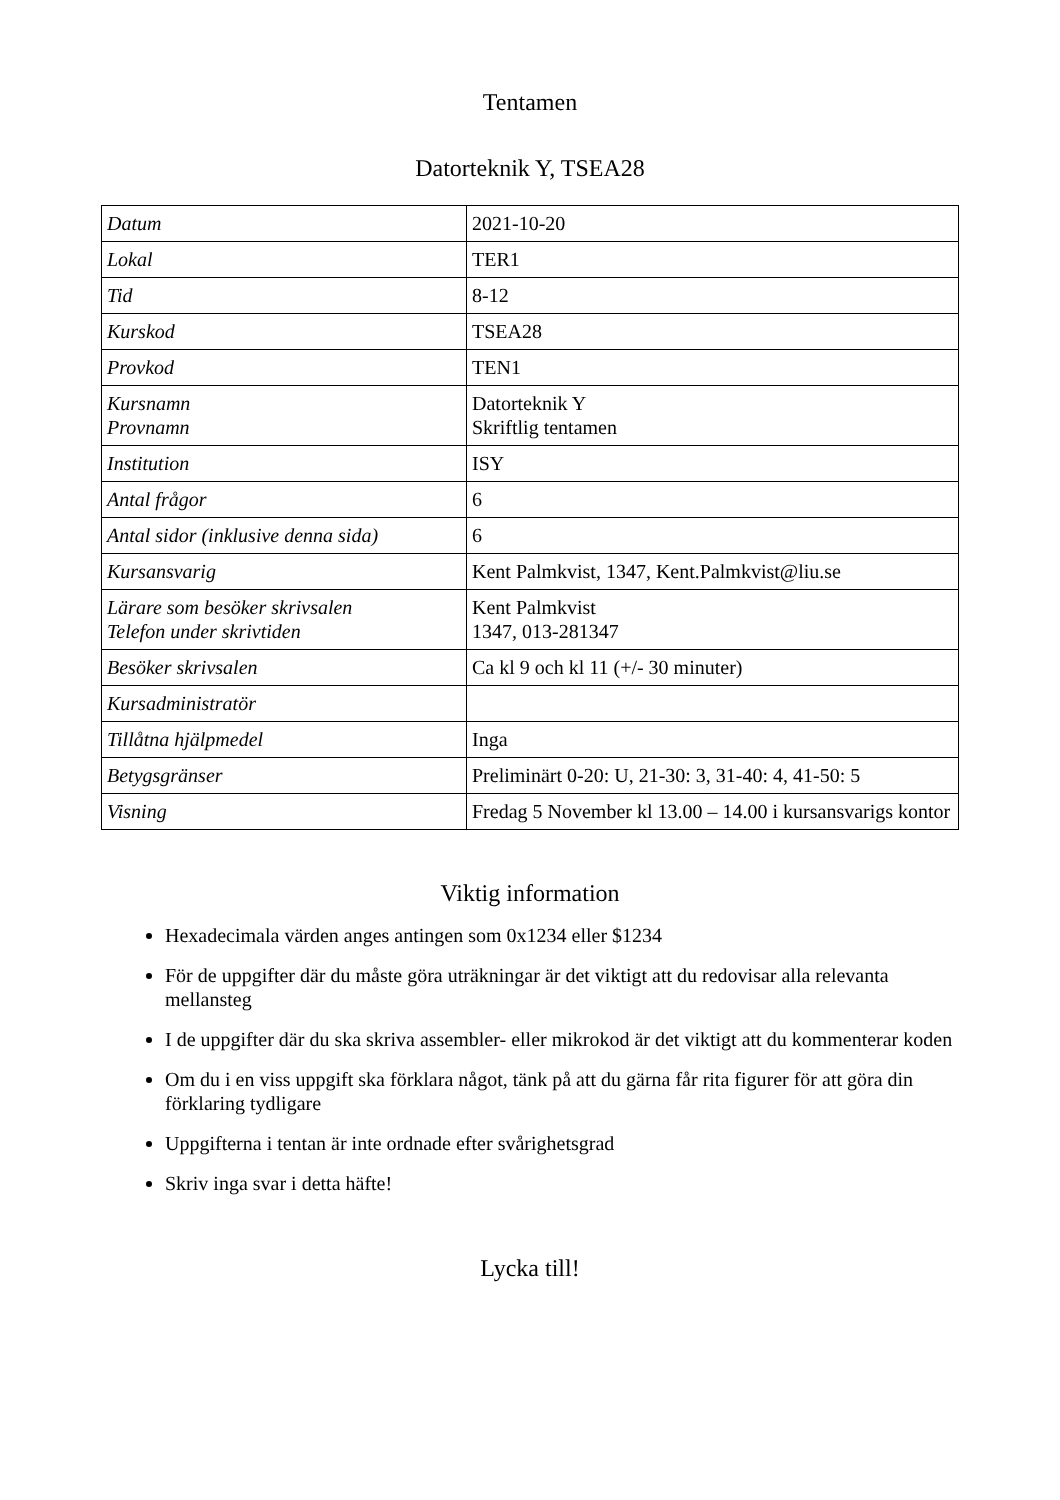Tentamen
Datorteknik Y, TSEA28
| Datum | 2021-10-20 |
| Lokal | TER1 |
| Tid | 8-12 |
| Kurskod | TSEA28 |
| Provkod | TEN1 |
| Kursnamn Provnamn | Datorteknik Y Skriftlig tentamen |
| Institution | ISY |
| Antal frågor | 6 |
| Antal sidor (inklusive denna sida) | 6 |
| Kursansvarig | Kent Palmkvist, 1347, Kent.Palmkvist@liu.se |
| Lärare som besöker skrivsalen Telefon under skrivtiden | Kent Palmkvist 1347, 013-281347 |
| Besöker skrivsalen | Ca kl 9 och kl 11 (+/- 30 minuter) |
| Kursadministratör | |
| Tillåtna hjälpmedel | Inga |
| Betygsgränser | Preliminärt 0-20: U, 21-30: 3, 31-40: 4, 41-50: 5 |
| Visning | Fredag 5 November kl 13.00 – 14.00 i kursansvarigs kontor |
Viktig information
Hexadecimala värden anges antingen som 0x1234 eller $1234
För de uppgifter där du måste göra uträkningar är det viktigt att du redovisar alla relevanta mellansteg
I de uppgifter där du ska skriva assembler- eller mikrokod är det viktigt att du kommenterar koden
Om du i en viss uppgift ska förklara något, tänk på att du gärna får rita figurer för att göra din förklaring tydligare
Uppgifterna i tentan är inte ordnade efter svårighetsgrad
Skriv inga svar i detta häfte!
Lycka till!